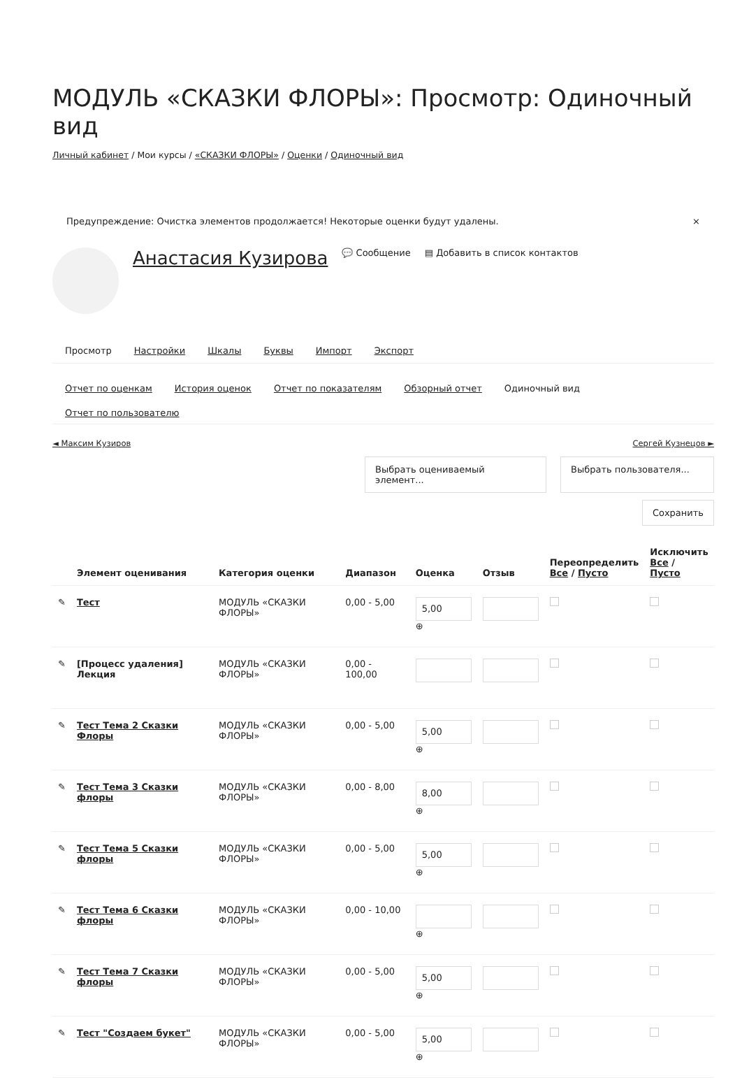МОДУЛЬ «СКАЗКИ ФЛОРЫ»: Просмотр: Одиночный вид
Личный кабинет / Мои курсы / «СКАЗКИ ФЛОРЫ» / Оценки / Одиночный вид
Предупреждение: Очистка элементов продолжается! Некоторые оценки будут удалены. ×
Анастасия Кузирова 💬 Сообщение ▤ Добавить в список контактов
Просмотр Настройки Шкалы Буквы Импорт Экспорт
Отчет по оценкам История оценок Отчет по показателям Обзорный отчет Одиночный вид Отчет по пользователю
◄ Максим Кузиров Сергей Кузнецов ►
Выбрать оцениваемый элемент...
Выбрать пользователя...
Сохранить
| | Элемент оценивания | Категория оценки | Диапазон | Оценка | Отзыв | Переопределить Все / Пусто | Исключить Все / Пусто |
| --- | --- | --- | --- | --- | --- | --- | --- |
| ✎ | Тест | МОДУЛЬ «СКАЗКИ ФЛОРЫ» | 0,00 - 5,00 | 5,00 ⊕ | | | |
| ✎ | [Процесс удаления] Лекция | МОДУЛЬ «СКАЗКИ ФЛОРЫ» | 0,00 - 100,00 | | | | |
| ✎ | Тест Тема 2 Сказки Флоры | МОДУЛЬ «СКАЗКИ ФЛОРЫ» | 0,00 - 5,00 | 5,00 ⊕ | | | |
| ✎ | Тест Тема 3 Сказки флоры | МОДУЛЬ «СКАЗКИ ФЛОРЫ» | 0,00 - 8,00 | 8,00 ⊕ | | | |
| ✎ | Тест Тема 5 Сказки флоры | МОДУЛЬ «СКАЗКИ ФЛОРЫ» | 0,00 - 5,00 | 5,00 ⊕ | | | |
| ✎ | Тест Тема 6 Сказки флоры | МОДУЛЬ «СКАЗКИ ФЛОРЫ» | 0,00 - 10,00 | ⊕ | | | |
| ✎ | Тест Тема 7 Сказки флоры | МОДУЛЬ «СКАЗКИ ФЛОРЫ» | 0,00 - 5,00 | 5,00 ⊕ | | | |
| ✎ | Тест "Создаем букет" | МОДУЛЬ «СКАЗКИ ФЛОРЫ» | 0,00 - 5,00 | 5,00 ⊕ | | | |